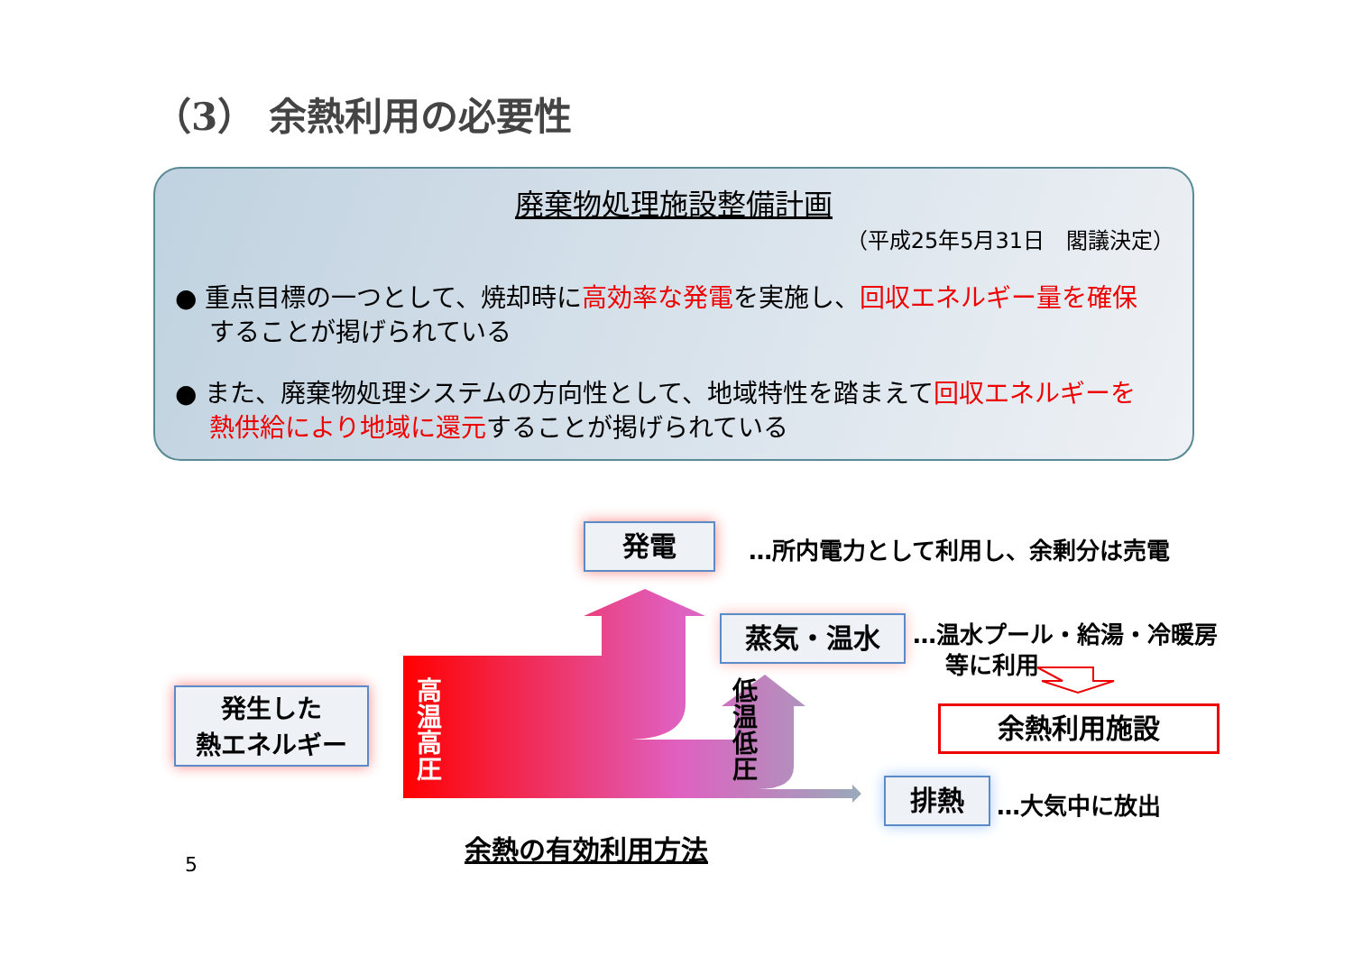（3） 余熱利用の必要性
廃棄物処理施設整備計画
（平成25年5月31日　閣議決定）
● 重点目標の一つとして、焼却時に高効率な発電を実施し、回収エネルギー量を確保することが掲げられている
● また、廃棄物処理システムの方向性として、地域特性を踏まえて回収エネルギーを熱供給により地域に還元することが掲げられている
発生した
熱エネルギー
発電
蒸気・温水
排熱
余熱利用施設
高温高圧
低温低圧
…所内電力として利用し、余剰分は売電
…温水プール・給湯・冷暖房
等に利用
…大気中に放出
余熱の有効利用方法
5